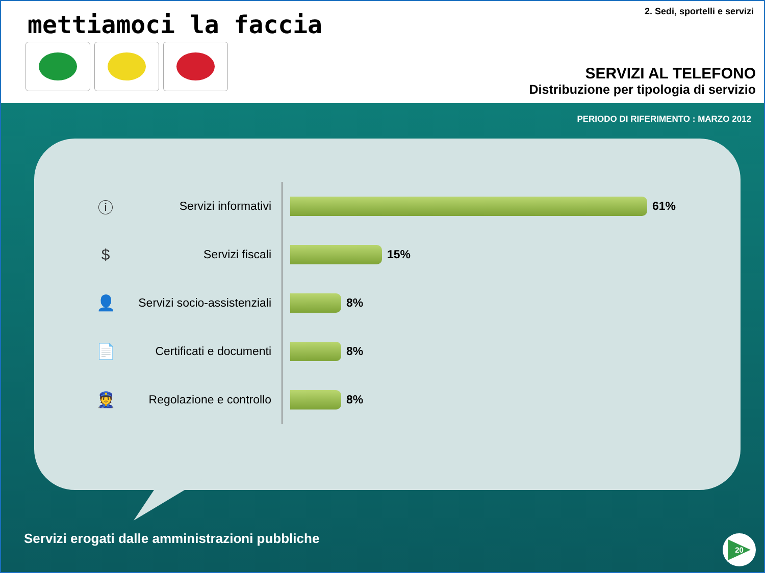mettiamoci la faccia 2. Sedi, sportelli e servizi
SERVIZI AL TELEFONO
Distribuzione per tipologia di servizio
PERIODO DI RIFERIMENTO : MARZO 2012
ⓘ
Servizi informativi
61%
$
Servizi fiscali
15%
👤
Servizi socio-assistenziali
8%
📄
Certificati e documenti
8%
👮
Regolazione e controllo
8%
Servizi erogati dalle amministrazioni pubbliche
20